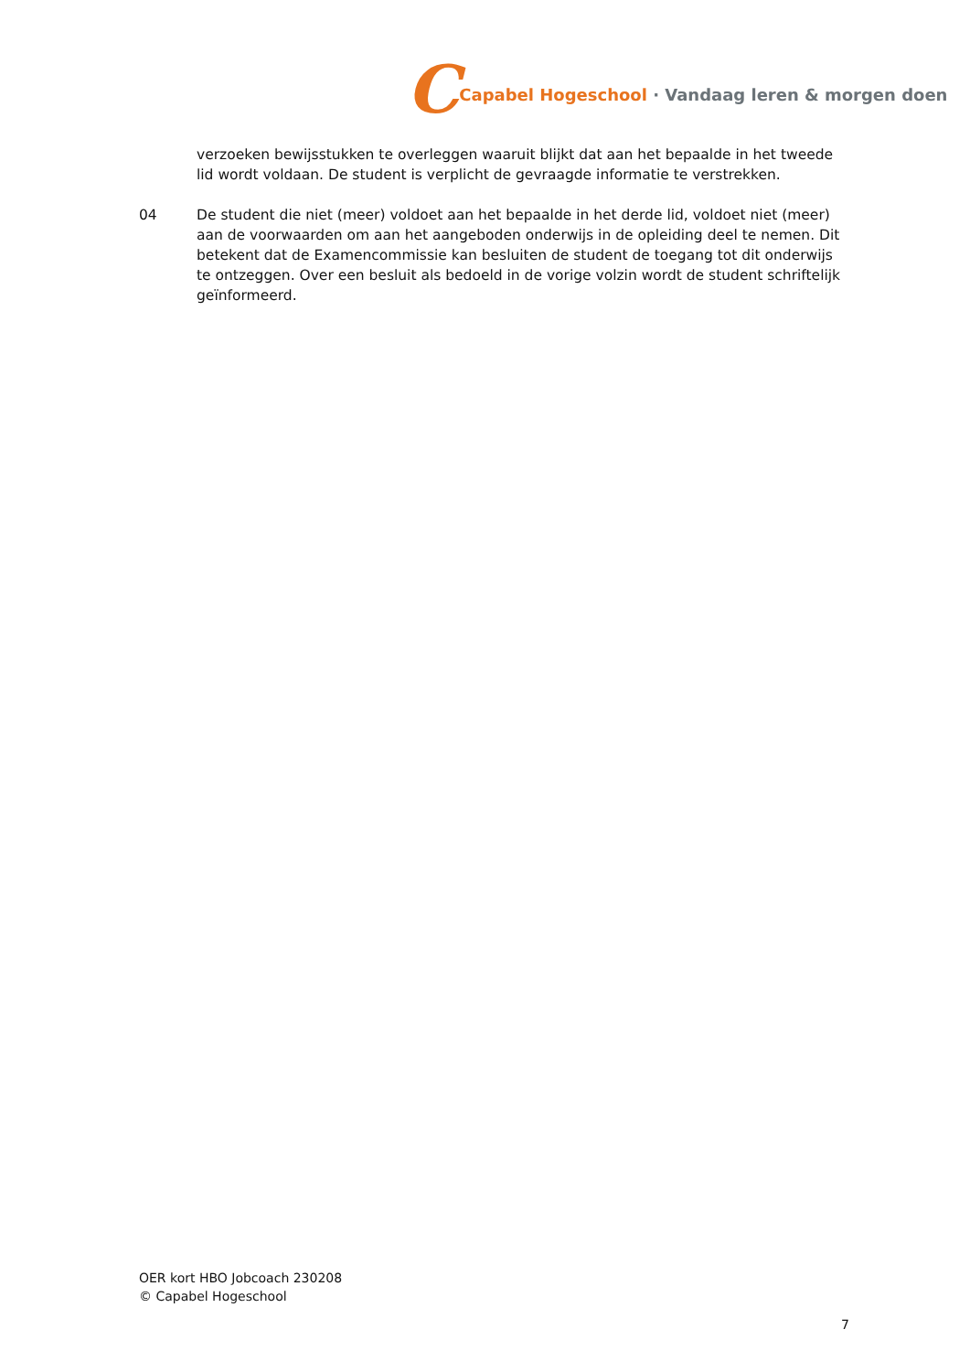C Capabel Hogeschool · Vandaag leren & morgen doen
verzoeken bewijsstukken te overleggen waaruit blijkt dat aan het bepaalde in het tweede lid wordt voldaan. De student is verplicht de gevraagde informatie te verstrekken.
04 De student die niet (meer) voldoet aan het bepaalde in het derde lid, voldoet niet (meer) aan de voorwaarden om aan het aangeboden onderwijs in de opleiding deel te nemen. Dit betekent dat de Examencommissie kan besluiten de student de toegang tot dit onderwijs te ontzeggen. Over een besluit als bedoeld in de vorige volzin wordt de student schriftelijk geïnformeerd.
OER kort HBO Jobcoach 230208
© Capabel Hogeschool
7